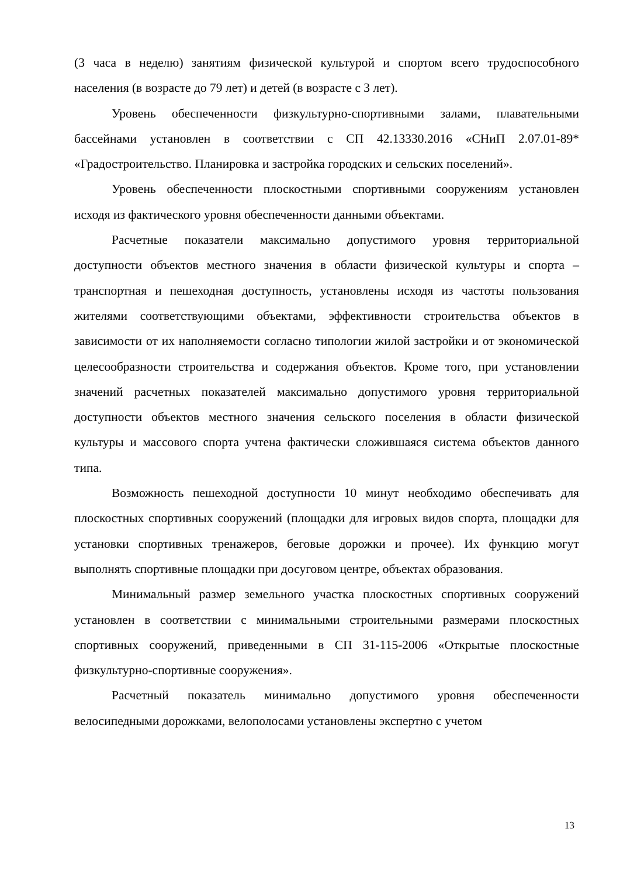(3 часа в неделю) занятиям физической культурой и спортом всего трудоспособного населения (в возрасте до 79 лет) и детей (в возрасте с 3 лет).
Уровень обеспеченности физкультурно-спортивными залами, плавательными бассейнами установлен в соответствии с СП 42.13330.2016 «СНиП 2.07.01-89* «Градостроительство. Планировка и застройка городских и сельских поселений».
Уровень обеспеченности плоскостными спортивными сооружениям установлен исходя из фактического уровня обеспеченности данными объектами.
Расчетные показатели максимально допустимого уровня территориальной доступности объектов местного значения в области физической культуры и спорта – транспортная и пешеходная доступность, установлены исходя из частоты пользования жителями соответствующими объектами, эффективности строительства объектов в зависимости от их наполняемости согласно типологии жилой застройки и от экономической целесообразности строительства и содержания объектов. Кроме того, при установлении значений расчетных показателей максимально допустимого уровня территориальной доступности объектов местного значения сельского поселения в области физической культуры и массового спорта учтена фактически сложившаяся система объектов данного типа.
Возможность пешеходной доступности 10 минут необходимо обеспечивать для плоскостных спортивных сооружений (площадки для игровых видов спорта, площадки для установки спортивных тренажеров, беговые дорожки и прочее). Их функцию могут выполнять спортивные площадки при досуговом центре, объектах образования.
Минимальный размер земельного участка плоскостных спортивных сооружений установлен в соответствии с минимальными строительными размерами плоскостных спортивных сооружений, приведенными в СП 31-115-2006 «Открытые плоскостные физкультурно-спортивные сооружения».
Расчетный показатель минимально допустимого уровня обеспеченности велосипедными дорожками, велополосами установлены экспертно с учетом
13